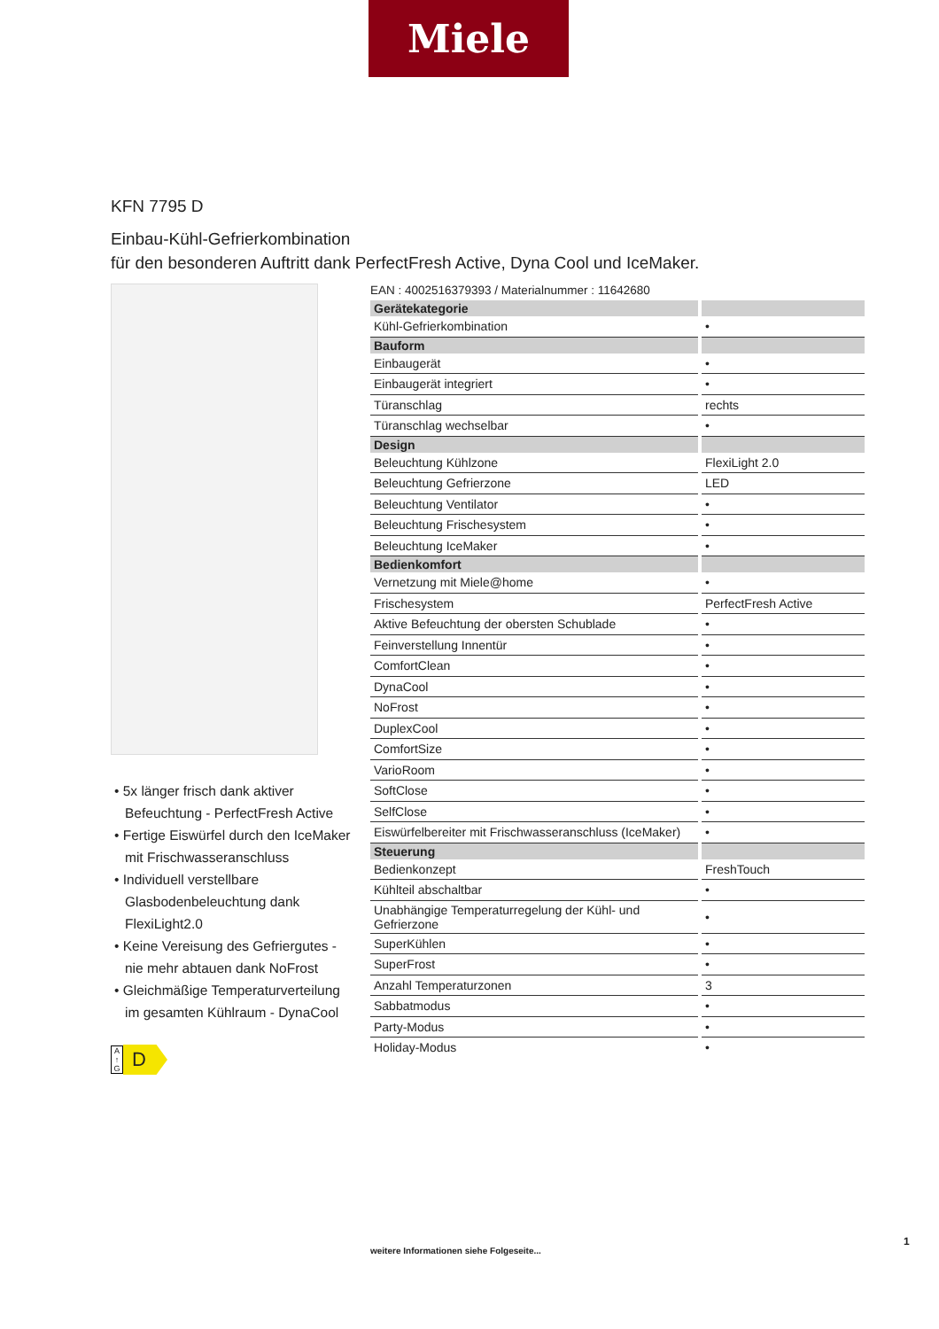Miele
KFN 7795 D
Einbau-Kühl-Gefrierkombination
für den besonderen Auftritt dank PerfectFresh Active, Dyna Cool und IceMaker.
• 5x länger frisch dank aktiver Befeuchtung - PerfectFresh Active
• Fertige Eiswürfel durch den IceMaker mit Frischwasseranschluss
• Individuell verstellbare Glasbodenbeleuchtung dank FlexiLight2.0
• Keine Vereisung des Gefriergutes - nie mehr abtauen dank NoFrost
• Gleichmäßige Temperaturverteilung im gesamten Kühlraum - DynaCool
A
↑
G
D
EAN : 4002516379393 / Materialnummer : 11642680
| Gerätekategorie | |
| --- | --- |
| Kühl-Gefrierkombination | • |
| Bauform | |
| Einbaugerät | • |
| Einbaugerät integriert | • |
| Türanschlag | rechts |
| Türanschlag wechselbar | • |
| Design | |
| Beleuchtung Kühlzone | FlexiLight 2.0 |
| Beleuchtung Gefrierzone | LED |
| Beleuchtung Ventilator | • |
| Beleuchtung Frischesystem | • |
| Beleuchtung IceMaker | • |
| Bedienkomfort | |
| Vernetzung mit Miele@home | • |
| Frischesystem | PerfectFresh Active |
| Aktive Befeuchtung der obersten Schublade | • |
| Feinverstellung Innentür | • |
| ComfortClean | • |
| DynaCool | • |
| NoFrost | • |
| DuplexCool | • |
| ComfortSize | • |
| VarioRoom | • |
| SoftClose | • |
| SelfClose | • |
| Eiswürfelbereiter mit Frischwasseranschluss (IceMaker) | • |
| Steuerung | |
| Bedienkonzept | FreshTouch |
| Kühlteil abschaltbar | • |
| Unabhängige Temperaturregelung der Kühl- und Gefrierzone | • |
| SuperKühlen | • |
| SuperFrost | • |
| Anzahl Temperaturzonen | 3 |
| Sabbatmodus | • |
| Party-Modus | • |
| Holiday-Modus | • |
1
weitere Informationen siehe Folgeseite...